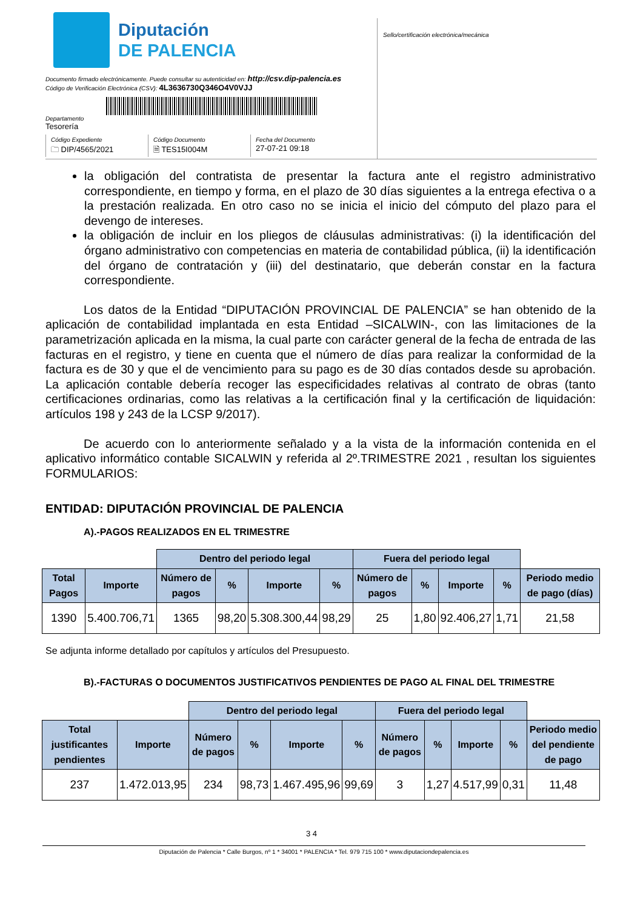Diputación
DE PALENCIA
Documento firmado electrónicamente. Puede consultar su autenticidad en: http://csv.dip-palencia.es
Código de Verificación Electrónica (CSV): 4L3636730Q346O4V0VJJ
Departamento
Tesorería
Código Expediente
🗀 DIP/4565/2021
Código Documento
🗎 TES15I004M
Fecha del Documento
27-07-21 09:18
Sello/certificación electrónica/mecánica
la obligación del contratista de presentar la factura ante el registro administrativo correspondiente, en tiempo y forma, en el plazo de 30 días siguientes a la entrega efectiva o a la prestación realizada. En otro caso no se inicia el inicio del cómputo del plazo para el devengo de intereses.
la obligación de incluir en los pliegos de cláusulas administrativas: (i) la identificación del órgano administrativo con competencias en materia de contabilidad pública, (ii) la identificación del órgano de contratación y (iii) del destinatario, que deberán constar en la factura correspondiente.
Los datos de la Entidad “DIPUTACIÓN PROVINCIAL DE PALENCIA” se han obtenido de la aplicación de contabilidad implantada en esta Entidad –SICALWIN-, con las limitaciones de la parametrización aplicada en la misma, la cual parte con carácter general de la fecha de entrada de las facturas en el registro, y tiene en cuenta que el número de días para realizar la conformidad de la factura es de 30 y que el de vencimiento para su pago es de 30 días contados desde su aprobación. La aplicación contable debería recoger las especificidades relativas al contrato de obras (tanto certificaciones ordinarias, como las relativas a la certificación final y la certificación de liquidación: artículos 198 y 243 de la LCSP 9/2017).
De acuerdo con lo anteriormente señalado y a la vista de la información contenida en el aplicativo informático contable SICALWIN y referida al 2º.TRIMESTRE 2021 , resultan los siguientes FORMULARIOS:
ENTIDAD: DIPUTACIÓN PROVINCIAL DE PALENCIA
A).-PAGOS REALIZADOS EN EL TRIMESTRE
| | | Dentro del periodo legal | | | | Fuera del periodo legal | | | | |
| --- | --- | --- | --- | --- | --- | --- | --- | --- | --- | --- |
| Total Pagos | Importe | Número de pagos | % | Importe | % | Número de pagos | % | Importe | % | Periodo medio de pago (días) |
| 1390 | 5.400.706,71 | 1365 | 98,20 | 5.308.300,44 | 98,29 | 25 | 1,80 | 92.406,27 | 1,71 | 21,58 |
Se adjunta informe detallado por capítulos y artículos del Presupuesto.
B).-FACTURAS O DOCUMENTOS JUSTIFICATIVOS PENDIENTES DE PAGO AL FINAL DEL TRIMESTRE
| | | Dentro del periodo legal | | | | Fuera del periodo legal | | | | |
| --- | --- | --- | --- | --- | --- | --- | --- | --- | --- | --- |
| Total justificantes pendientes | Importe | Número de pagos | % | Importe | % | Número de pagos | % | Importe | % | Periodo medio del pendiente de pago |
| 237 | 1.472.013,95 | 234 | 98,73 | 1.467.495,96 | 99,69 | 3 | 1,27 | 4.517,99 | 0,31 | 11,48 |
3 4
Diputación de Palencia * Calle Burgos, nº 1 * 34001 * PALENCIA * Tel. 979 715 100 * www.diputaciondepalencia.es